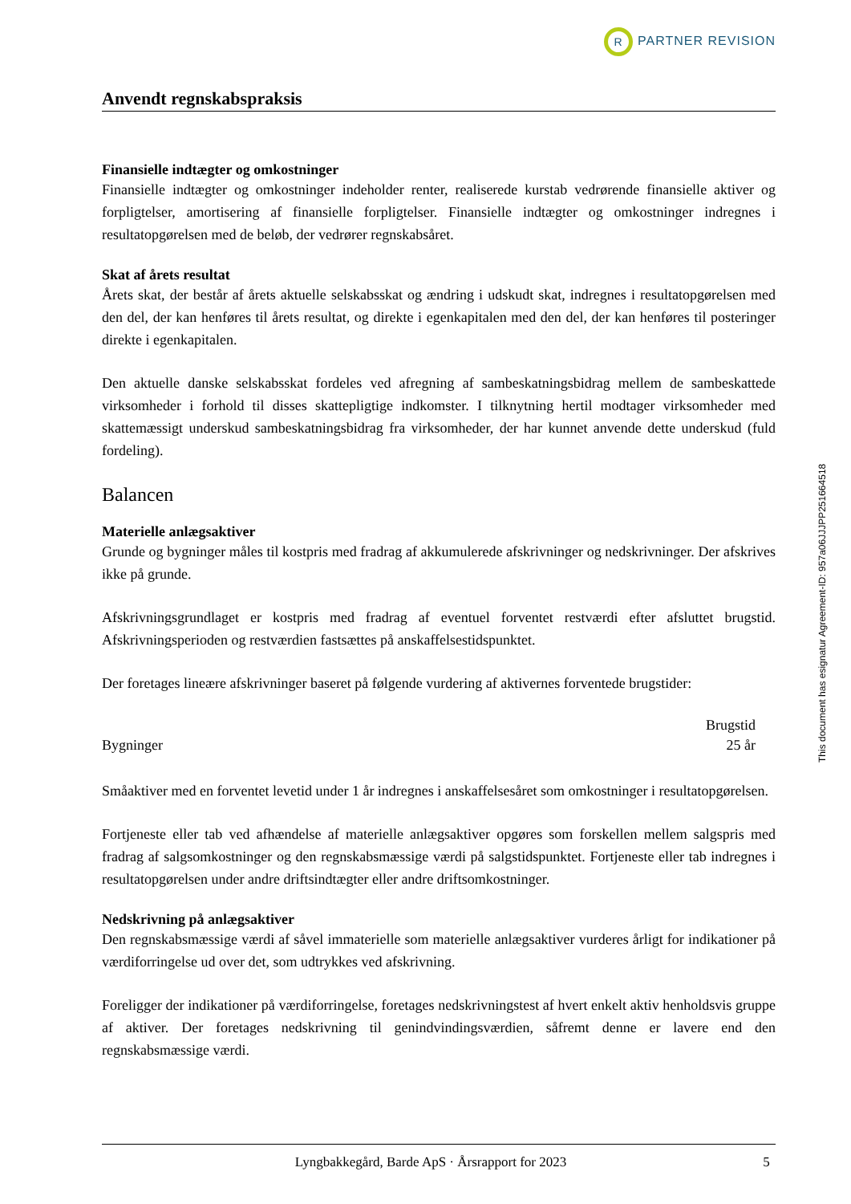R PARTNER REVISION
Anvendt regnskabspraksis
Finansielle indtægter og omkostninger
Finansielle indtægter og omkostninger indeholder renter, realiserede kurstab vedrørende finansielle aktiver og forpligtelser, amortisering af finansielle forpligtelser. Finansielle indtægter og omkostninger indregnes i resultatopgørelsen med de beløb, der vedrører regnskabsåret.
Skat af årets resultat
Årets skat, der består af årets aktuelle selskabsskat og ændring i udskudt skat, indregnes i resultatopgørelsen med den del, der kan henføres til årets resultat, og direkte i egenkapitalen med den del, der kan henføres til posteringer direkte i egenkapitalen.
Den aktuelle danske selskabsskat fordeles ved afregning af sambeskatningsbidrag mellem de sambeskattede virksomheder i forhold til disses skattepligtige indkomster. I tilknytning hertil modtager virksomheder med skattemæssigt underskud sambeskatningsbidrag fra virksomheder, der har kunnet anvende dette underskud (fuld fordeling).
Balancen
Materielle anlægsaktiver
Grunde og bygninger måles til kostpris med fradrag af akkumulerede afskrivninger og nedskrivninger. Der afskrives ikke på grunde.
Afskrivningsgrundlaget er kostpris med fradrag af eventuel forventet restværdi efter afsluttet brugstid. Afskrivningsperioden og restværdien fastsættes på anskaffelsestidspunktet.
Der foretages lineære afskrivninger baseret på følgende vurdering af aktivernes forventede brugstider:
| | Brugstid |
| --- | --- |
| Bygninger | 25 år |
Småaktiver med en forventet levetid under 1 år indregnes i anskaffelsesåret som omkostninger i resultatopgørelsen.
Fortjeneste eller tab ved afhændelse af materielle anlægsaktiver opgøres som forskellen mellem salgspris med fradrag af salgsomkostninger og den regnskabsmæssige værdi på salgstidspunktet. Fortjeneste eller tab indregnes i resultatopgørelsen under andre driftsindtægter eller andre driftsomkostninger.
Nedskrivning på anlægsaktiver
Den regnskabsmæssige værdi af såvel immaterielle som materielle anlægsaktiver vurderes årligt for indikationer på værdiforringelse ud over det, som udtrykkes ved afskrivning.
Foreligger der indikationer på værdiforringelse, foretages nedskrivningstest af hvert enkelt aktiv henholdsvis gruppe af aktiver. Der foretages nedskrivning til genindvindingsværdien, såfremt denne er lavere end den regnskabsmæssige værdi.
Lyngbakkegård, Barde ApS · Årsrapport for 2023 5
This document has esignatur Agreement-ID: 957a06JJJPP251664518